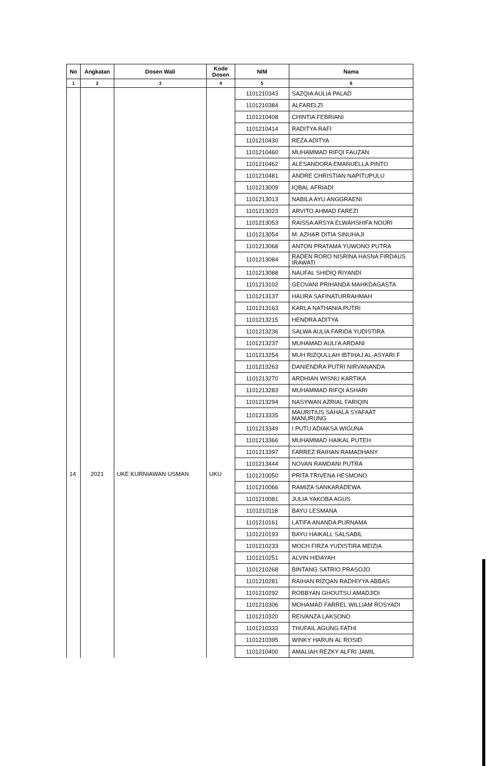| No | Angkatan | Dosen Wali | Kode Dosen | NIM | Nama |
| --- | --- | --- | --- | --- | --- |
| 1 | 2 | 3 | 4 | 5 | 6 |
| | | | | 1101210343 | SAZQIA AULIA PALAD |
| | | | | 1101210384 | ALFARELZI |
| | | | | 1101210408 | CHINTIA FEBRIANI |
| | | | | 1101210414 | RADITYA RAFI |
| | | | | 1101210430 | REZA ADITYA |
| | | | | 1101210460 | MUHAMMAD RIFQI FAUZAN |
| | | | | 1101210462 | ALESANDORA EMANUELLA PINTO |
| | | | | 1101210481 | ANDRE CHRISTIAN NAPITUPULU |
| | | | | 1101213009 | IQBAL AFRIADI |
| | | | | 1101213013 | NABILA AYU ANGGRAENI |
| | | | | 1101213023 | ARVITO AHMAD FAREZI |
| | | | | 1101213053 | RAISSA ARSYA ELWAHSHIFA NOURI |
| | | | | 1101213054 | M. AZHAR DITIA SINUHAJI |
| | | | | 1101213068 | ANTON PRATAMA YUWONO PUTRA |
| | | | | 1101213084 | RADEN RORO NISRINA HASNA FIRDAUS IRAWATI |
| | | | | 1101213088 | NAUFAL SHIDIQ RIYANDI |
| | | | | 1101213102 | GEOVANI PRIHANDA MAHKDAGASTA |
| | | | | 1101213137 | HAURA SAFINATURRAHMAH |
| | | | | 1101213163 | KARLA NATHANIA PUTRI |
| | | | | 1101213215 | HENDRA ADITYA |
| | | | | 1101213236 | SALWA AULIA FARIDA YUDISTIRA |
| | | | | 1101213237 | MUHAMAD AULI'A ARDANI |
| | | | | 1101213254 | MUH RIZQULLAH IBTIHAJ AL-ASYARI F |
| | | | | 1101213263 | DANIENDRA PUTRI NIRVANANDA |
| | | | | 1101213270 | ARDHIAN WISNU KARTIKA |
| | | | | 1101213283 | MUHAMMAD RIFQI ASHARI |
| | | | | 1101213294 | NASYWAN AZRIAL FARIQIN |
| | | | | 1101213335 | MAURITIUS SAHALA SYAFAAT MANURUNG |
| | | | | 1101213349 | I PUTU ADIAKSA WIGUNA |
| | | | | 1101213366 | MUHAMMAD HAIKAL PUTEH |
| | | | | 1101213397 | FARREZ RAIHAN RAMADHANY |
| | | | | 1101213444 | NOVAN RAMDANI PUTRA |
| 14 | 2021 | UKE KURNIAWAN USMAN | UKU | 1101210050 | PRITA TRIVENA HESMONO |
| | | | | 1101210066 | RAMIZA SANKARADEWA |
| | | | | 1101210081 | JULIA YAKOBA AGUS |
| | | | | 1101210118 | BAYU LESMANA |
| | | | | 1101210161 | LATIFA ANANDA PURNAMA |
| | | | | 1101210193 | BAYU HAIKALL SALSABIL |
| | | | | 1101210233 | MOCH FIRZA YUDISTIRA MEIZIA |
| | | | | 1101210251 | ALVIN HIDAYAH |
| | | | | 1101210268 | BINTANG SATRIO PRASOJO |
| | | | | 1101210281 | RAIHAN RIZQAN RADHIYYA ABBAS |
| | | | | 1101210292 | ROBBYAN GHOUTSU AMADJIDI |
| | | | | 1101210306 | MOHAMAD FARREL WILLIAM ROSYADI |
| | | | | 1101210320 | REIVANZA LAKSONO |
| | | | | 1101210333 | THUFAIL AGUNG FATHI |
| | | | | 1101210395 | WINKY HARUN AL ROSID |
| | | | | 1101210400 | AMALIAH REZKY ALFRI JAMIL |